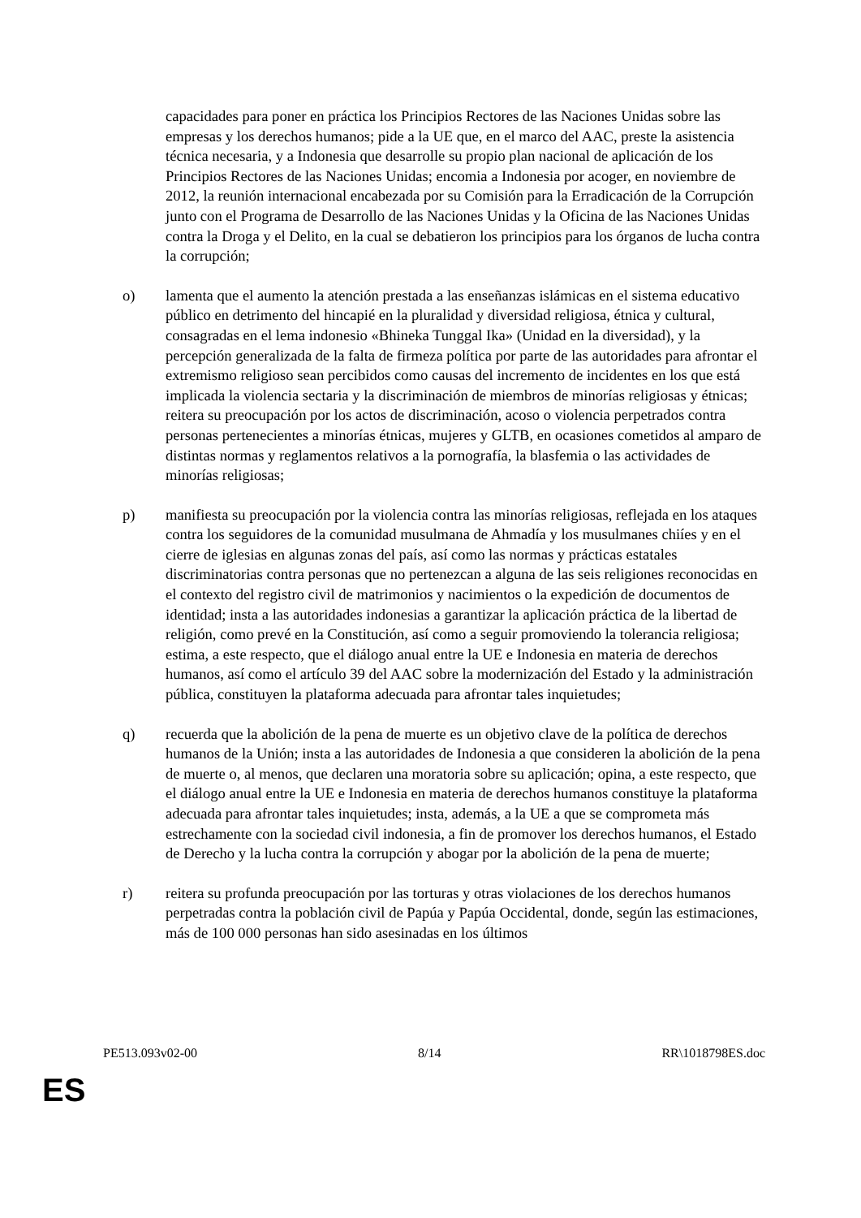capacidades para poner en práctica los Principios Rectores de las Naciones Unidas sobre las empresas y los derechos humanos; pide a la UE que, en el marco del AAC, preste la asistencia técnica necesaria, y a Indonesia que desarrolle su propio plan nacional de aplicación de los Principios Rectores de las Naciones Unidas; encomia a Indonesia por acoger, en noviembre de 2012, la reunión internacional encabezada por su Comisión para la Erradicación de la Corrupción junto con el Programa de Desarrollo de las Naciones Unidas y la Oficina de las Naciones Unidas contra la Droga y el Delito, en la cual se debatieron los principios para los órganos de lucha contra la corrupción;
o) lamenta que el aumento la atención prestada a las enseñanzas islámicas en el sistema educativo público en detrimento del hincapié en la pluralidad y diversidad religiosa, étnica y cultural, consagradas en el lema indonesio «Bhineka Tunggal Ika» (Unidad en la diversidad), y la percepción generalizada de la falta de firmeza política por parte de las autoridades para afrontar el extremismo religioso sean percibidos como causas del incremento de incidentes en los que está implicada la violencia sectaria y la discriminación de miembros de minorías religiosas y étnicas; reitera su preocupación por los actos de discriminación, acoso o violencia perpetrados contra personas pertenecientes a minorías étnicas, mujeres y GLTB, en ocasiones cometidos al amparo de distintas normas y reglamentos relativos a la pornografía, la blasfemia o las actividades de minorías religiosas;
p) manifiesta su preocupación por la violencia contra las minorías religiosas, reflejada en los ataques contra los seguidores de la comunidad musulmana de Ahmadía y los musulmanes chiíes y en el cierre de iglesias en algunas zonas del país, así como las normas y prácticas estatales discriminatorias contra personas que no pertenezcan a alguna de las seis religiones reconocidas en el contexto del registro civil de matrimonios y nacimientos o la expedición de documentos de identidad; insta a las autoridades indonesias a garantizar la aplicación práctica de la libertad de religión, como prevé en la Constitución, así como a seguir promoviendo la tolerancia religiosa; estima, a este respecto, que el diálogo anual entre la UE e Indonesia en materia de derechos humanos, así como el artículo 39 del AAC sobre la modernización del Estado y la administración pública, constituyen la plataforma adecuada para afrontar tales inquietudes;
q) recuerda que la abolición de la pena de muerte es un objetivo clave de la política de derechos humanos de la Unión; insta a las autoridades de Indonesia a que consideren la abolición de la pena de muerte o, al menos, que declaren una moratoria sobre su aplicación; opina, a este respecto, que el diálogo anual entre la UE e Indonesia en materia de derechos humanos constituye la plataforma adecuada para afrontar tales inquietudes; insta, además, a la UE a que se comprometa más estrechamente con la sociedad civil indonesia, a fin de promover los derechos humanos, el Estado de Derecho y la lucha contra la corrupción y abogar por la abolición de la pena de muerte;
r) reitera su profunda preocupación por las torturas y otras violaciones de los derechos humanos perpetradas contra la población civil de Papúa y Papúa Occidental, donde, según las estimaciones, más de 100 000 personas han sido asesinadas en los últimos
PE513.093v02-00 8/14 RR\1018798ES.doc
ES